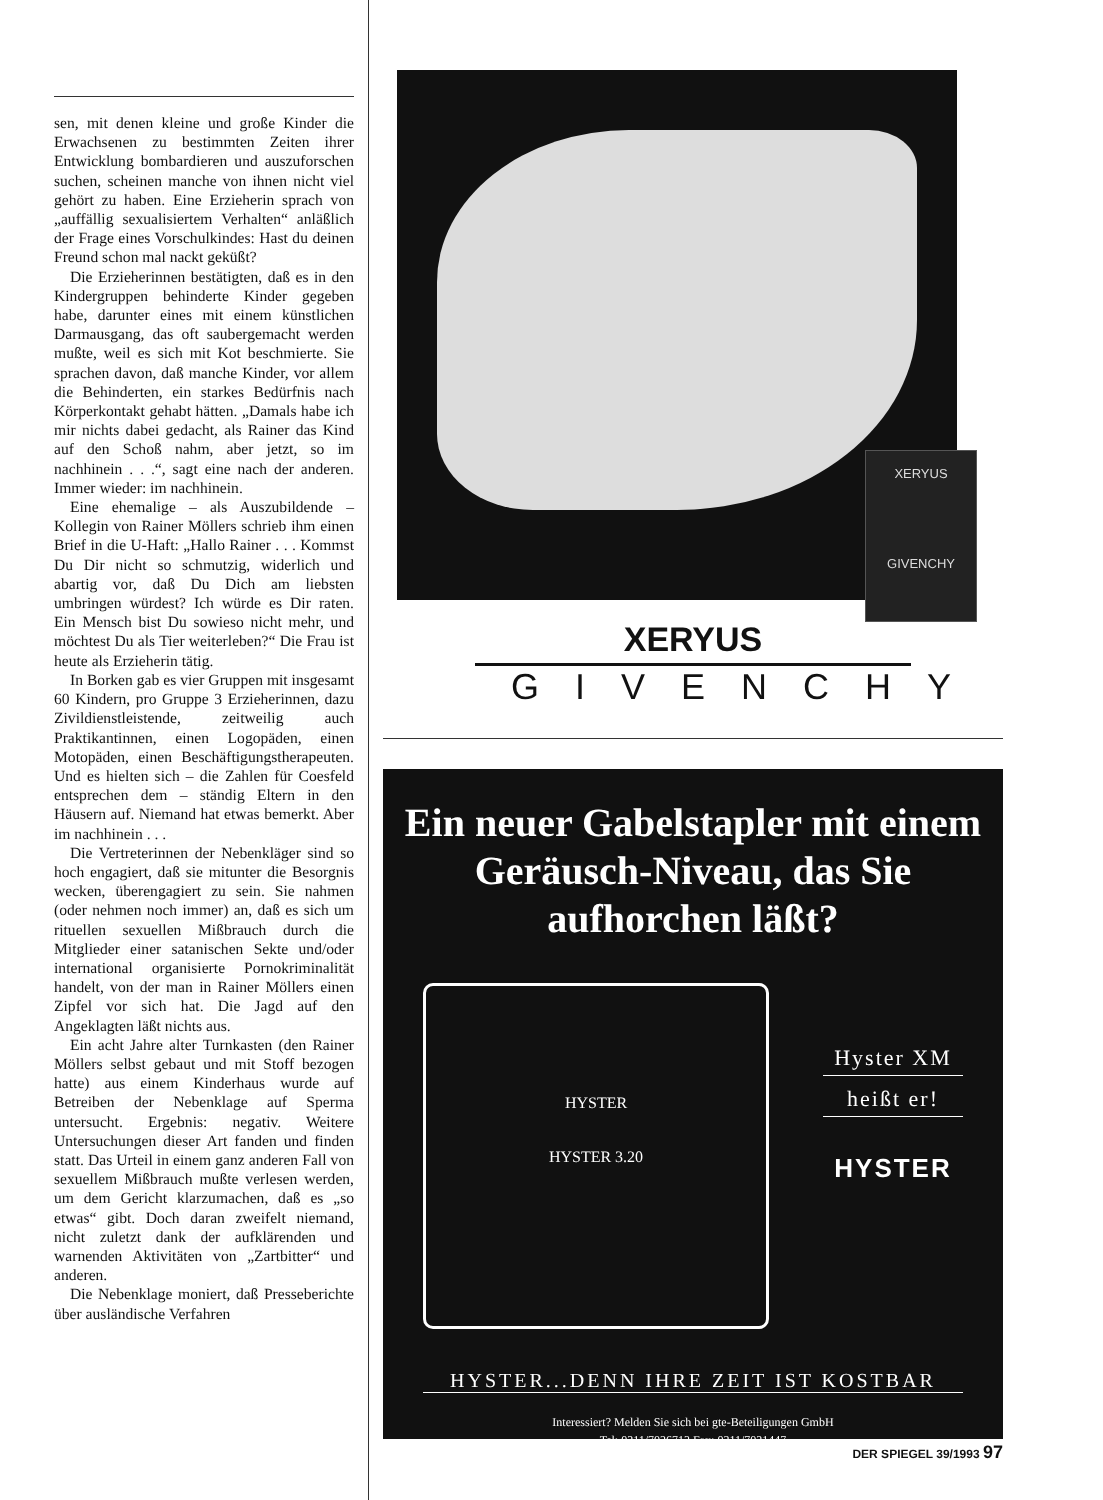sen, mit denen kleine und große Kinder die Erwachsenen zu bestimmten Zeiten ihrer Entwicklung bombardieren und auszuforschen suchen, scheinen manche von ihnen nicht viel gehört zu haben. Eine Erzieherin sprach von „auffällig sexualisiertem Verhalten“ anläßlich der Frage eines Vorschulkindes: Hast du deinen Freund schon mal nackt geküßt?
Die Erzieherinnen bestätigten, daß es in den Kindergruppen behinderte Kinder gegeben habe, darunter eines mit einem künstlichen Darmausgang, das oft saubergemacht werden mußte, weil es sich mit Kot beschmierte. Sie sprachen davon, daß manche Kinder, vor allem die Behinderten, ein starkes Bedürfnis nach Körperkontakt gehabt hätten. „Damals habe ich mir nichts dabei gedacht, als Rainer das Kind auf den Schoß nahm, aber jetzt, so im nachhinein . . .“, sagt eine nach der anderen. Immer wieder: im nachhinein.
Eine ehemalige – als Auszubildende – Kollegin von Rainer Möllers schrieb ihm einen Brief in die U-Haft: „Hallo Rainer . . . Kommst Du Dir nicht so schmutzig, widerlich und abartig vor, daß Du Dich am liebsten umbringen würdest? Ich würde es Dir raten. Ein Mensch bist Du sowieso nicht mehr, und möchtest Du als Tier weiterleben?“ Die Frau ist heute als Erzieherin tätig.
In Borken gab es vier Gruppen mit insgesamt 60 Kindern, pro Gruppe 3 Erzieherinnen, dazu Zivildienstleistende, zeitweilig auch Praktikantinnen, einen Logopäden, einen Motopäden, einen Beschäftigungstherapeuten. Und es hielten sich – die Zahlen für Coesfeld entsprechen dem – ständig Eltern in den Häusern auf. Niemand hat etwas bemerkt. Aber im nachhinein . . .
Die Vertreterinnen der Nebenkläger sind so hoch engagiert, daß sie mitunter die Besorgnis wecken, überengagiert zu sein. Sie nahmen (oder nehmen noch immer) an, daß es sich um rituellen sexuellen Mißbrauch durch die Mitglieder einer satanischen Sekte und/oder international organisierte Pornokriminalität handelt, von der man in Rainer Möllers einen Zipfel vor sich hat. Die Jagd auf den Angeklagten läßt nichts aus.
Ein acht Jahre alter Turnkasten (den Rainer Möllers selbst gebaut und mit Stoff bezogen hatte) aus einem Kinderhaus wurde auf Betreiben der Nebenklage auf Sperma untersucht. Ergebnis: negativ. Weitere Untersuchungen dieser Art fanden und finden statt. Das Urteil in einem ganz anderen Fall von sexuellem Mißbrauch mußte verlesen werden, um dem Gericht klarzumachen, daß es „so etwas“ gibt. Doch daran zweifelt niemand, nicht zuletzt dank der aufklärenden und warnenden Aktivitäten von „Zartbitter“ und anderen.
Die Nebenklage moniert, daß Presseberichte über ausländische Verfahren
XERYUS
GIVENCHY
XERYUS
GIVENCHY
Ein neuer Gabelstapler mit einem Geräusch-Niveau, das Sie aufhorchen läßt?
HYSTER
HYSTER 3.20
Hyster XM
heißt er!
HYSTER
HYSTER...DENN IHRE ZEIT IST KOSTBAR
Interessiert? Melden Sie sich bei gte-Beteiligungen GmbH
Tel: 0211/7026713 Fax: 0211/7021447
DER SPIEGEL 39/1993 97